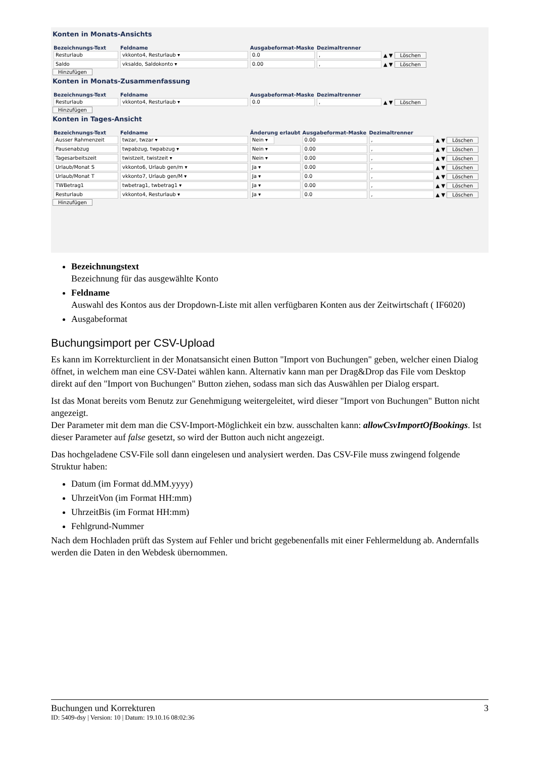Konten in Monats-Ansichts
| Bezeichnungs-Text | Feldname | Ausgabeformat-Maske | Dezimaltrenner | |
| --- | --- | --- | --- | --- |
| Resturlaub | vkkonto4, Resturlaub ▾ | 0.0 | , | ▲ ▼ Löschen |
| Saldo | vksaldo, Saldokonto ▾ | 0.00 | , | ▲ ▼ Löschen |
Hinzufügen
Konten in Monats-Zusammenfassung
| Bezeichnungs-Text | Feldname | Ausgabeformat-Maske | Dezimaltrenner | |
| --- | --- | --- | --- | --- |
| Resturlaub | vkkonto4, Resturlaub ▾ | 0.0 | , | ▲ ▼ Löschen |
Hinzufügen
Konten in Tages-Ansicht
| Bezeichnungs-Text | Feldname | Änderung erlaubt | Ausgabeformat-Maske | Dezimaltrenner | |
| --- | --- | --- | --- | --- | --- |
| Ausser Rahmenzeit | twzar, twzar ▾ | Nein ▾ | 0.00 | , | ▲ ▼ Löschen |
| Pausenabzug | twpabzug, twpabzug ▾ | Nein ▾ | 0.00 | , | ▲ ▼ Löschen |
| Tagesarbeitszeit | twistzeit, twistzeit ▾ | Nein ▾ | 0.00 | , | ▲ ▼ Löschen |
| Urlaub/Monat S | vkkonto6, Urlaub gen/m ▾ | Ja ▾ | 0.00 | , | ▲ ▼ Löschen |
| Urlaub/Monat T | vkkonto7, Urlaub gen/M ▾ | Ja ▾ | 0.0 | , | ▲ ▼ Löschen |
| TWBetrag1 | twbetrag1, twbetrag1 ▾ | Ja ▾ | 0.00 | , | ▲ ▼ Löschen |
| Resturlaub | vkkonto4, Resturlaub ▾ | Ja ▾ | 0.0 | , | ▲ ▼ Löschen |
Hinzufügen
Bezeichnungstext
Bezeichnung für das ausgewählte Konto
Feldname
Auswahl des Kontos aus der Dropdown-Liste mit allen verfügbaren Konten aus der Zeitwirtschaft ( IF6020)
Ausgabeformat
Buchungsimport per CSV-Upload
Es kann im Korrekturclient in der Monatsansicht einen Button "Import von Buchungen" geben, welcher einen Dialog öffnet, in welchem man eine CSV-Datei wählen kann. Alternativ kann man per Drag&Drop das File vom Desktop direkt auf den "Import von Buchungen" Button ziehen, sodass man sich das Auswählen per Dialog erspart.
Ist das Monat bereits vom Benutz zur Genehmigung weitergeleitet, wird dieser "Import von Buchungen" Button nicht angezeigt.
Der Parameter mit dem man die CSV-Import-Möglichkeit ein bzw. ausschalten kann: allowCsvImportOfBookings. Ist dieser Parameter auf false gesetzt, so wird der Button auch nicht angezeigt.
Das hochgeladene CSV-File soll dann eingelesen und analysiert werden. Das CSV-File muss zwingend folgende Struktur haben:
Datum (im Format dd.MM.yyyy)
UhrzeitVon (im Format HH:mm)
UhrzeitBis (im Format HH:mm)
Fehlgrund-Nummer
Nach dem Hochladen prüft das System auf Fehler und bricht gegebenenfalls mit einer Fehlermeldung ab. Andernfalls werden die Daten in den Webdesk übernommen.
Buchungen und Korrekturen 3
ID: 5409-dsy | Version: 10 | Datum: 19.10.16 08:02:36